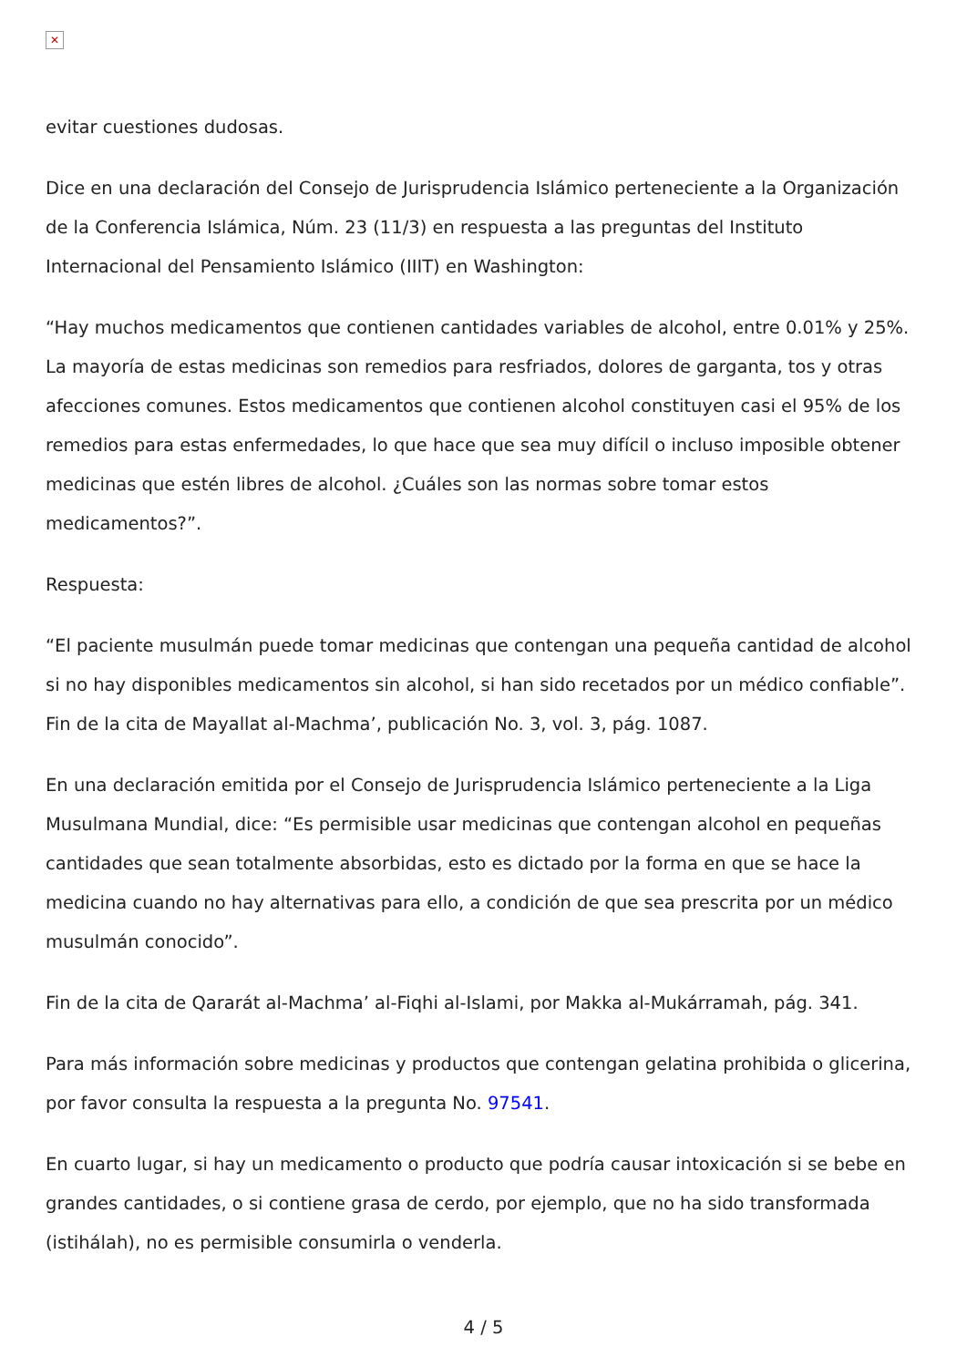✕
evitar cuestiones dudosas.
Dice en una declaración del Consejo de Jurisprudencia Islámico perteneciente a la Organización de la Conferencia Islámica, Núm. 23 (11/3) en respuesta a las preguntas del Instituto Internacional del Pensamiento Islámico (IIIT) en Washington:
“Hay muchos medicamentos que contienen cantidades variables de alcohol, entre 0.01% y 25%. La mayoría de estas medicinas son remedios para resfriados, dolores de garganta, tos y otras afecciones comunes. Estos medicamentos que contienen alcohol constituyen casi el 95% de los remedios para estas enfermedades, lo que hace que sea muy difícil o incluso imposible obtener medicinas que estén libres de alcohol. ¿Cuáles son las normas sobre tomar estos medicamentos?”.
Respuesta:
“El paciente musulmán puede tomar medicinas que contengan una pequeña cantidad de alcohol si no hay disponibles medicamentos sin alcohol, si han sido recetados por un médico confiable”. Fin de la cita de Mayallat al-Machma’, publicación No. 3, vol. 3, pág. 1087.
En una declaración emitida por el Consejo de Jurisprudencia Islámico perteneciente a la Liga Musulmana Mundial, dice: “Es permisible usar medicinas que contengan alcohol en pequeñas cantidades que sean totalmente absorbidas, esto es dictado por la forma en que se hace la medicina cuando no hay alternativas para ello, a condición de que sea prescrita por un médico musulmán conocido”.
Fin de la cita de Qararát al-Machma’ al-Fiqhi al-Islami, por Makka al-Mukárramah, pág. 341.
Para más información sobre medicinas y productos que contengan gelatina prohibida o glicerina, por favor consulta la respuesta a la pregunta No. 97541.
En cuarto lugar, si hay un medicamento o producto que podría causar intoxicación si se bebe en grandes cantidades, o si contiene grasa de cerdo, por ejemplo, que no ha sido transformada (istihálah), no es permisible consumirla o venderla.
4 / 5